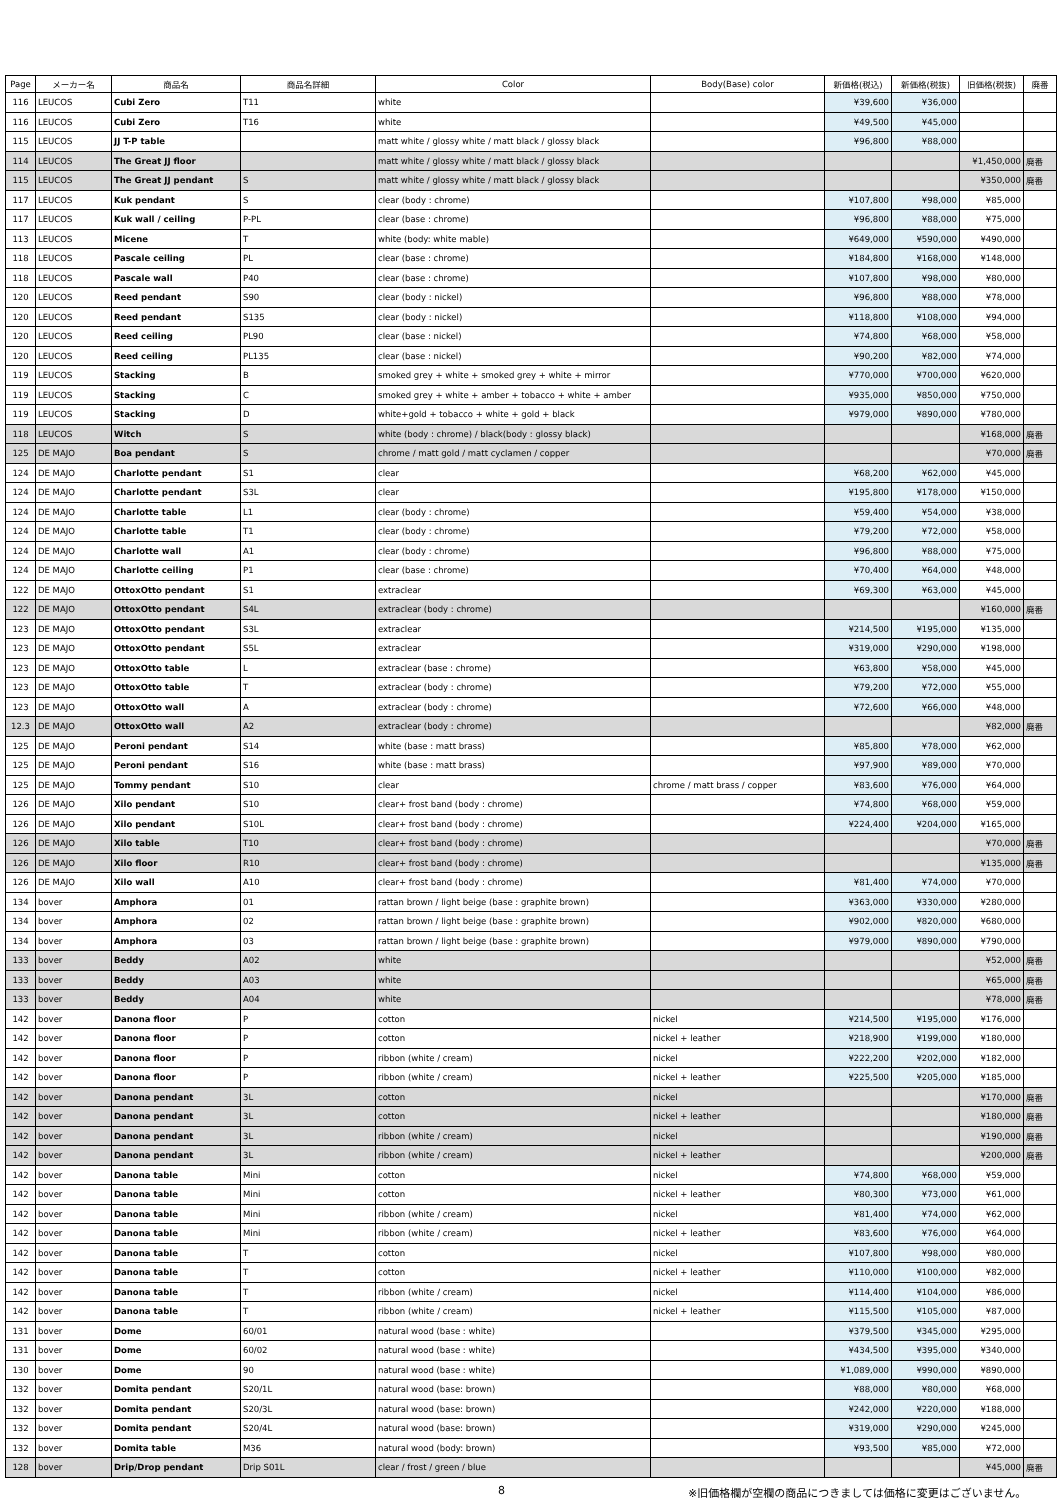| Page | メーカー名 | 商品名 | 商品名詳細 | Color | Body(Base) color | 新価格(税込) | 新価格(税抜) | 旧価格(税抜) | 廃番 |
| --- | --- | --- | --- | --- | --- | --- | --- | --- | --- |
| 116 | LEUCOS | Cubi Zero | T11 | white | | ¥39,600 | ¥36,000 | | |
| 116 | LEUCOS | Cubi Zero | T16 | white | | ¥49,500 | ¥45,000 | | |
| 115 | LEUCOS | JJ T-P table | | matt white / glossy white / matt black / glossy black | | ¥96,800 | ¥88,000 | | |
| 114 | LEUCOS | The Great JJ floor | | matt white / glossy white / matt black / glossy black | | | | ¥1,450,000 | 廃番 |
| 115 | LEUCOS | The Great JJ pendant | S | matt white / glossy white / matt black / glossy black | | | | ¥350,000 | 廃番 |
| 117 | LEUCOS | Kuk pendant | S | clear (body : chrome) | | ¥107,800 | ¥98,000 | ¥85,000 | |
| 117 | LEUCOS | Kuk wall / ceiling | P-PL | clear (base : chrome) | | ¥96,800 | ¥88,000 | ¥75,000 | |
| 113 | LEUCOS | Micene | T | white (body: white mable) | | ¥649,000 | ¥590,000 | ¥490,000 | |
| 118 | LEUCOS | Pascale ceiling | PL | clear (base : chrome) | | ¥184,800 | ¥168,000 | ¥148,000 | |
| 118 | LEUCOS | Pascale wall | P40 | clear (base : chrome) | | ¥107,800 | ¥98,000 | ¥80,000 | |
| 120 | LEUCOS | Reed pendant | S90 | clear (body : nickel) | | ¥96,800 | ¥88,000 | ¥78,000 | |
| 120 | LEUCOS | Reed pendant | S135 | clear (body : nickel) | | ¥118,800 | ¥108,000 | ¥94,000 | |
| 120 | LEUCOS | Reed ceiling | PL90 | clear (base : nickel) | | ¥74,800 | ¥68,000 | ¥58,000 | |
| 120 | LEUCOS | Reed ceiling | PL135 | clear (base : nickel) | | ¥90,200 | ¥82,000 | ¥74,000 | |
| 119 | LEUCOS | Stacking | B | smoked grey + white + smoked grey + white + mirror | | ¥770,000 | ¥700,000 | ¥620,000 | |
| 119 | LEUCOS | Stacking | C | smoked grey + white + amber + tobacco + white + amber | | ¥935,000 | ¥850,000 | ¥750,000 | |
| 119 | LEUCOS | Stacking | D | white+gold + tobacco + white + gold + black | | ¥979,000 | ¥890,000 | ¥780,000 | |
| 118 | LEUCOS | Witch | S | white (body : chrome) / black(body : glossy black) | | | | ¥168,000 | 廃番 |
| 125 | DE MAJO | Boa pendant | S | chrome / matt gold / matt cyclamen / copper | | | | ¥70,000 | 廃番 |
| 124 | DE MAJO | Charlotte pendant | S1 | clear | | ¥68,200 | ¥62,000 | ¥45,000 | |
| 124 | DE MAJO | Charlotte pendant | S3L | clear | | ¥195,800 | ¥178,000 | ¥150,000 | |
| 124 | DE MAJO | Charlotte table | L1 | clear (body : chrome) | | ¥59,400 | ¥54,000 | ¥38,000 | |
| 124 | DE MAJO | Charlotte table | T1 | clear (body : chrome) | | ¥79,200 | ¥72,000 | ¥58,000 | |
| 124 | DE MAJO | Charlotte wall | A1 | clear (body : chrome) | | ¥96,800 | ¥88,000 | ¥75,000 | |
| 124 | DE MAJO | Charlotte ceiling | P1 | clear (base : chrome) | | ¥70,400 | ¥64,000 | ¥48,000 | |
| 122 | DE MAJO | OttoxOtto pendant | S1 | extraclear | | ¥69,300 | ¥63,000 | ¥45,000 | |
| 122 | DE MAJO | OttoxOtto pendant | S4L | extraclear (body : chrome) | | | | ¥160,000 | 廃番 |
| 123 | DE MAJO | OttoxOtto pendant | S3L | extraclear | | ¥214,500 | ¥195,000 | ¥135,000 | |
| 123 | DE MAJO | OttoxOtto pendant | S5L | extraclear | | ¥319,000 | ¥290,000 | ¥198,000 | |
| 123 | DE MAJO | OttoxOtto table | L | extraclear (base : chrome) | | ¥63,800 | ¥58,000 | ¥45,000 | |
| 123 | DE MAJO | OttoxOtto table | T | extraclear (body : chrome) | | ¥79,200 | ¥72,000 | ¥55,000 | |
| 123 | DE MAJO | OttoxOtto wall | A | extraclear (body : chrome) | | ¥72,600 | ¥66,000 | ¥48,000 | |
| 12.3 | DE MAJO | OttoxOtto wall | A2 | extraclear (body : chrome) | | | | ¥82,000 | 廃番 |
| 125 | DE MAJO | Peroni pendant | S14 | white (base : matt brass) | | ¥85,800 | ¥78,000 | ¥62,000 | |
| 125 | DE MAJO | Peroni pendant | S16 | white (base : matt brass) | | ¥97,900 | ¥89,000 | ¥70,000 | |
| 125 | DE MAJO | Tommy pendant | S10 | clear | chrome / matt brass / copper | ¥83,600 | ¥76,000 | ¥64,000 | |
| 126 | DE MAJO | Xilo pendant | S10 | clear+ frost band (body : chrome) | | ¥74,800 | ¥68,000 | ¥59,000 | |
| 126 | DE MAJO | Xilo pendant | S10L | clear+ frost band (body : chrome) | | ¥224,400 | ¥204,000 | ¥165,000 | |
| 126 | DE MAJO | Xilo table | T10 | clear+ frost band (body : chrome) | | | | ¥70,000 | 廃番 |
| 126 | DE MAJO | Xilo floor | R10 | clear+ frost band (body : chrome) | | | | ¥135,000 | 廃番 |
| 126 | DE MAJO | Xilo wall | A10 | clear+ frost band (body : chrome) | | ¥81,400 | ¥74,000 | ¥70,000 | |
| 134 | bover | Amphora | 01 | rattan brown / light beige (base : graphite brown) | | ¥363,000 | ¥330,000 | ¥280,000 | |
| 134 | bover | Amphora | 02 | rattan brown / light beige (base : graphite brown) | | ¥902,000 | ¥820,000 | ¥680,000 | |
| 134 | bover | Amphora | 03 | rattan brown / light beige (base : graphite brown) | | ¥979,000 | ¥890,000 | ¥790,000 | |
| 133 | bover | Beddy | A02 | white | | | | ¥52,000 | 廃番 |
| 133 | bover | Beddy | A03 | white | | | | ¥65,000 | 廃番 |
| 133 | bover | Beddy | A04 | white | | | | ¥78,000 | 廃番 |
| 142 | bover | Danona floor | P | cotton | nickel | ¥214,500 | ¥195,000 | ¥176,000 | |
| 142 | bover | Danona floor | P | cotton | nickel + leather | ¥218,900 | ¥199,000 | ¥180,000 | |
| 142 | bover | Danona floor | P | ribbon (white / cream) | nickel | ¥222,200 | ¥202,000 | ¥182,000 | |
| 142 | bover | Danona floor | P | ribbon (white / cream) | nickel + leather | ¥225,500 | ¥205,000 | ¥185,000 | |
| 142 | bover | Danona pendant | 3L | cotton | nickel | | | ¥170,000 | 廃番 |
| 142 | bover | Danona pendant | 3L | cotton | nickel + leather | | | ¥180,000 | 廃番 |
| 142 | bover | Danona pendant | 3L | ribbon (white / cream) | nickel | | | ¥190,000 | 廃番 |
| 142 | bover | Danona pendant | 3L | ribbon (white / cream) | nickel + leather | | | ¥200,000 | 廃番 |
| 142 | bover | Danona table | Mini | cotton | nickel | ¥74,800 | ¥68,000 | ¥59,000 | |
| 142 | bover | Danona table | Mini | cotton | nickel + leather | ¥80,300 | ¥73,000 | ¥61,000 | |
| 142 | bover | Danona table | Mini | ribbon (white / cream) | nickel | ¥81,400 | ¥74,000 | ¥62,000 | |
| 142 | bover | Danona table | Mini | ribbon (white / cream) | nickel + leather | ¥83,600 | ¥76,000 | ¥64,000 | |
| 142 | bover | Danona table | T | cotton | nickel | ¥107,800 | ¥98,000 | ¥80,000 | |
| 142 | bover | Danona table | T | cotton | nickel + leather | ¥110,000 | ¥100,000 | ¥82,000 | |
| 142 | bover | Danona table | T | ribbon (white / cream) | nickel | ¥114,400 | ¥104,000 | ¥86,000 | |
| 142 | bover | Danona table | T | ribbon (white / cream) | nickel + leather | ¥115,500 | ¥105,000 | ¥87,000 | |
| 131 | bover | Dome | 60/01 | natural wood (base : white) | | ¥379,500 | ¥345,000 | ¥295,000 | |
| 131 | bover | Dome | 60/02 | natural wood (base : white) | | ¥434,500 | ¥395,000 | ¥340,000 | |
| 130 | bover | Dome | 90 | natural wood (base : white) | | ¥1,089,000 | ¥990,000 | ¥890,000 | |
| 132 | bover | Domita pendant | S20/1L | natural wood (base: brown) | | ¥88,000 | ¥80,000 | ¥68,000 | |
| 132 | bover | Domita pendant | S20/3L | natural wood (base: brown) | | ¥242,000 | ¥220,000 | ¥188,000 | |
| 132 | bover | Domita pendant | S20/4L | natural wood (base: brown) | | ¥319,000 | ¥290,000 | ¥245,000 | |
| 132 | bover | Domita table | M36 | natural wood (body: brown) | | ¥93,500 | ¥85,000 | ¥72,000 | |
| 128 | bover | Drip/Drop pendant | Drip S01L | clear / frost / green / blue | | | | ¥45,000 | 廃番 |
8 ※旧価格欄が空欄の商品につきましては価格に変更はございません。